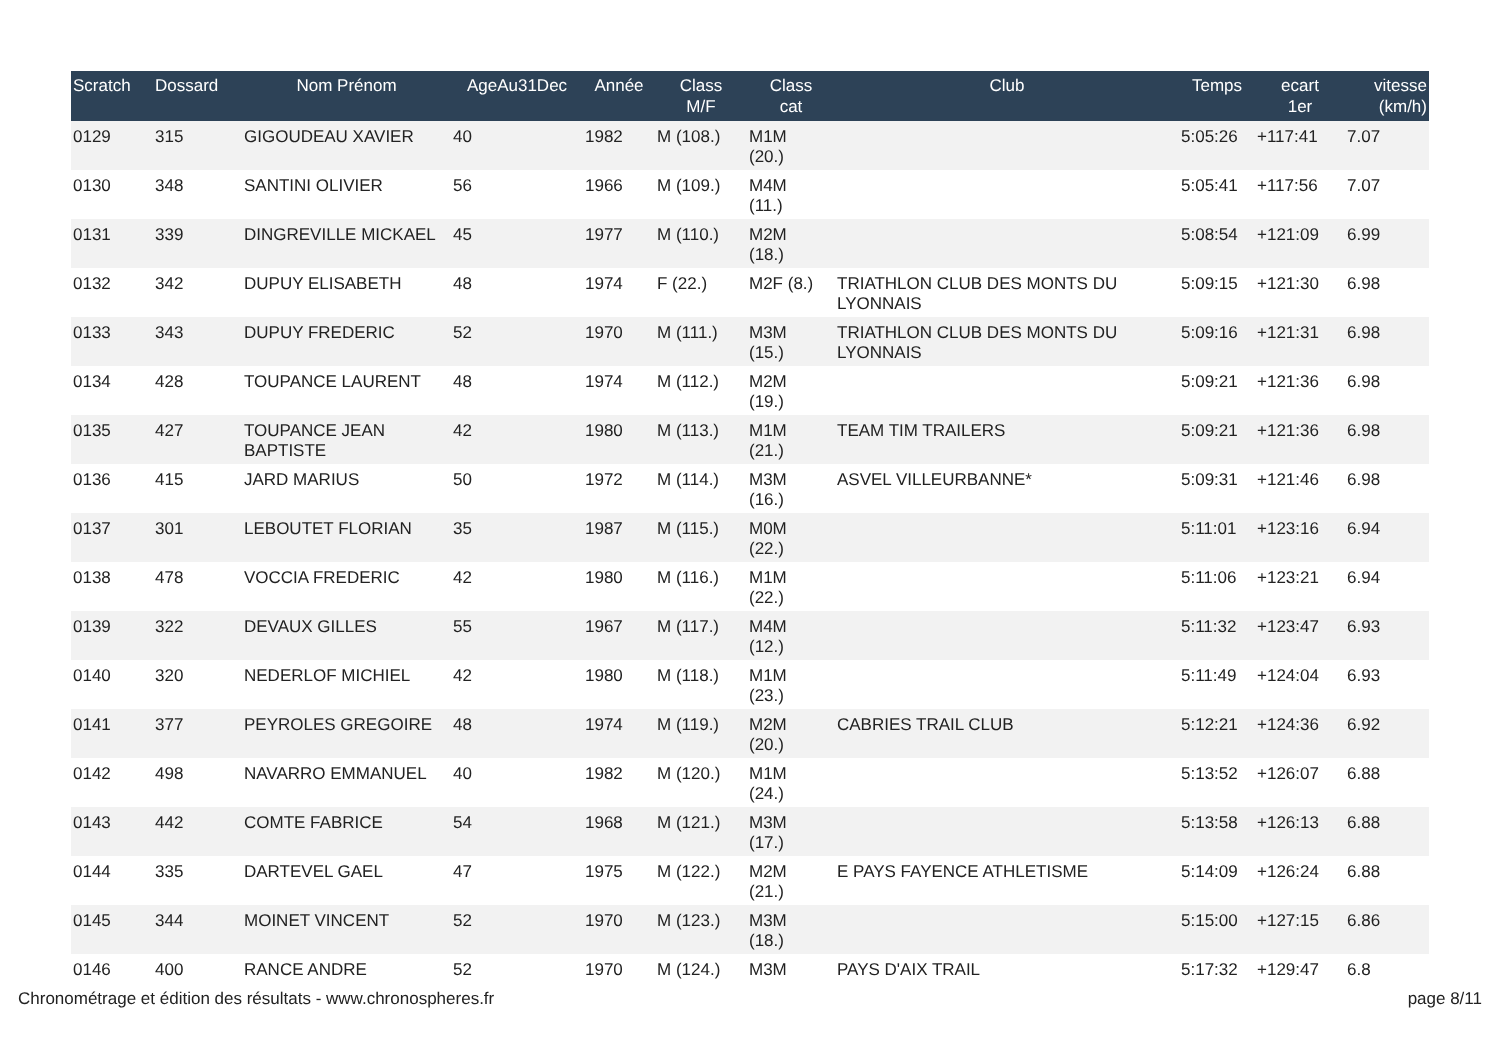| Scratch | Dossard | Nom Prénom | AgeAu31Dec | Année | Class M/F | Class cat | Club | Temps | ecart 1er | vitesse (km/h) |
| --- | --- | --- | --- | --- | --- | --- | --- | --- | --- | --- |
| 0129 | 315 | GIGOUDEAU XAVIER | 40 | 1982 | M (108.) | M1M (20.) | | 5:05:26 | +117:41 | 7.07 |
| 0130 | 348 | SANTINI OLIVIER | 56 | 1966 | M (109.) | M4M (11.) | | 5:05:41 | +117:56 | 7.07 |
| 0131 | 339 | DINGREVILLE MICKAEL | 45 | 1977 | M (110.) | M2M (18.) | | 5:08:54 | +121:09 | 6.99 |
| 0132 | 342 | DUPUY ELISABETH | 48 | 1974 | F (22.) | M2F (8.) | TRIATHLON CLUB DES MONTS DU LYONNAIS | 5:09:15 | +121:30 | 6.98 |
| 0133 | 343 | DUPUY FREDERIC | 52 | 1970 | M (111.) | M3M (15.) | TRIATHLON CLUB DES MONTS DU LYONNAIS | 5:09:16 | +121:31 | 6.98 |
| 0134 | 428 | TOUPANCE LAURENT | 48 | 1974 | M (112.) | M2M (19.) | | 5:09:21 | +121:36 | 6.98 |
| 0135 | 427 | TOUPANCE JEAN BAPTISTE | 42 | 1980 | M (113.) | M1M (21.) | TEAM TIM TRAILERS | 5:09:21 | +121:36 | 6.98 |
| 0136 | 415 | JARD MARIUS | 50 | 1972 | M (114.) | M3M (16.) | ASVEL VILLEURBANNE* | 5:09:31 | +121:46 | 6.98 |
| 0137 | 301 | LEBOUTET FLORIAN | 35 | 1987 | M (115.) | M0M (22.) | | 5:11:01 | +123:16 | 6.94 |
| 0138 | 478 | VOCCIA FREDERIC | 42 | 1980 | M (116.) | M1M (22.) | | 5:11:06 | +123:21 | 6.94 |
| 0139 | 322 | DEVAUX GILLES | 55 | 1967 | M (117.) | M4M (12.) | | 5:11:32 | +123:47 | 6.93 |
| 0140 | 320 | NEDERLOF MICHIEL | 42 | 1980 | M (118.) | M1M (23.) | | 5:11:49 | +124:04 | 6.93 |
| 0141 | 377 | PEYROLES GREGOIRE | 48 | 1974 | M (119.) | M2M (20.) | CABRIES TRAIL CLUB | 5:12:21 | +124:36 | 6.92 |
| 0142 | 498 | NAVARRO EMMANUEL | 40 | 1982 | M (120.) | M1M (24.) | | 5:13:52 | +126:07 | 6.88 |
| 0143 | 442 | COMTE FABRICE | 54 | 1968 | M (121.) | M3M (17.) | | 5:13:58 | +126:13 | 6.88 |
| 0144 | 335 | DARTEVEL GAEL | 47 | 1975 | M (122.) | M2M (21.) | E PAYS FAYENCE ATHLETISME | 5:14:09 | +126:24 | 6.88 |
| 0145 | 344 | MOINET VINCENT | 52 | 1970 | M (123.) | M3M (18.) | | 5:15:00 | +127:15 | 6.86 |
| 0146 | 400 | RANCE ANDRE | 52 | 1970 | M (124.) | M3M | PAYS D'AIX TRAIL | 5:17:32 | +129:47 | 6.8 |
Chronométrage et édition des résultats - www.chronospheres.fr
page 8/11